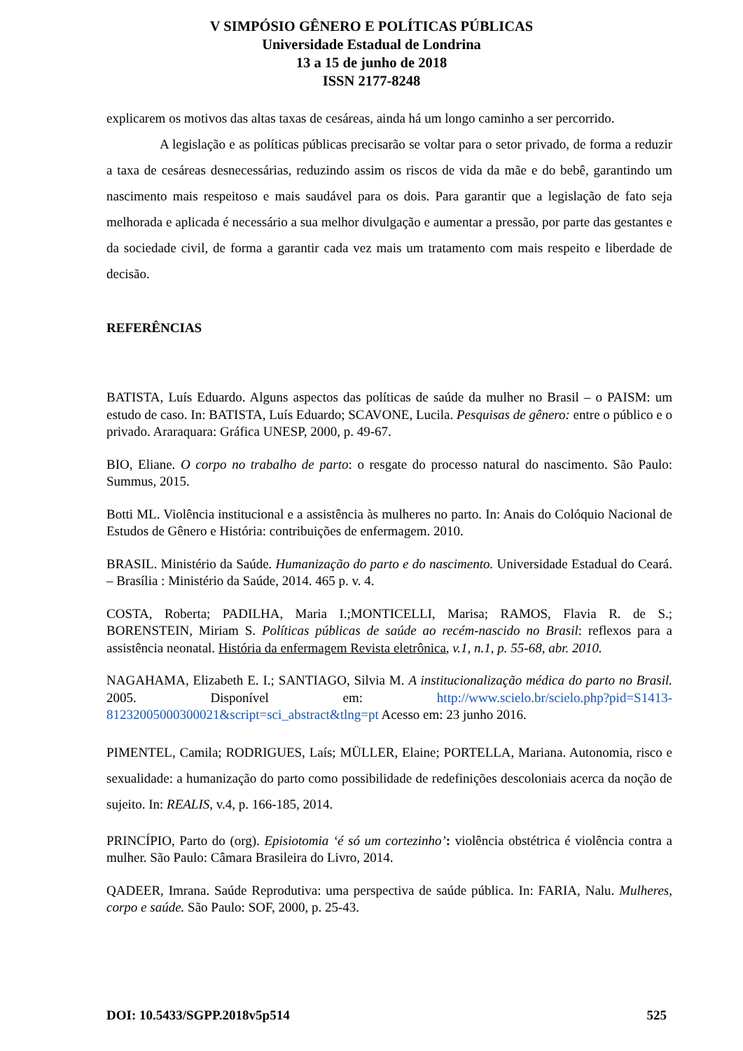V SIMPÓSIO GÊNERO E POLÍTICAS PÚBLICAS
Universidade Estadual de Londrina
13 a 15 de junho de 2018
ISSN 2177-8248
explicarem os motivos das altas taxas de cesáreas, ainda há um longo caminho a ser percorrido.
A legislação e as políticas públicas precisarão se voltar para o setor privado, de forma a reduzir a taxa de cesáreas desnecessárias, reduzindo assim os riscos de vida da mãe e do bebê, garantindo um nascimento mais respeitoso e mais saudável para os dois. Para garantir que a legislação de fato seja melhorada e aplicada é necessário a sua melhor divulgação e aumentar a pressão, por parte das gestantes e da sociedade civil, de forma a garantir cada vez mais um tratamento com mais respeito e liberdade de decisão.
REFERÊNCIAS
BATISTA, Luís Eduardo. Alguns aspectos das políticas de saúde da mulher no Brasil – o PAISM: um estudo de caso. In: BATISTA, Luís Eduardo; SCAVONE, Lucila. Pesquisas de gênero: entre o público e o privado. Araraquara: Gráfica UNESP, 2000, p. 49-67.
BIO, Eliane. O corpo no trabalho de parto: o resgate do processo natural do nascimento. São Paulo: Summus, 2015.
Botti ML. Violência institucional e a assistência às mulheres no parto. In: Anais do Colóquio Nacional de Estudos de Gênero e História: contribuições de enfermagem. 2010.
BRASIL. Ministério da Saúde. Humanização do parto e do nascimento. Universidade Estadual do Ceará. – Brasília : Ministério da Saúde, 2014. 465 p. v. 4.
COSTA, Roberta; PADILHA, Maria I.;MONTICELLI, Marisa; RAMOS, Flavia R. de S.; BORENSTEIN, Miriam S. Políticas públicas de saúde ao recém-nascido no Brasil: reflexos para a assistência neonatal. História da enfermagem Revista eletrônica, v.1, n.1, p. 55-68, abr. 2010.
NAGAHAMA, Elizabeth E. I.; SANTIAGO, Silvia M. A institucionalização médica do parto no Brasil. 2005. Disponível em: http://www.scielo.br/scielo.php?pid=S1413-81232005000300021&script=sci_abstract&tlng=pt Acesso em: 23 junho 2016.
PIMENTEL, Camila; RODRIGUES, Laís; MÜLLER, Elaine; PORTELLA, Mariana. Autonomia, risco e sexualidade: a humanização do parto como possibilidade de redefinições descoloniais acerca da noção de sujeito. In: REALIS, v.4, p. 166-185, 2014.
PRINCÍPIO, Parto do (org). Episiotomia ‘é só um cortezinho’: violência obstétrica é violência contra a mulher. São Paulo: Câmara Brasileira do Livro, 2014.
QADEER, Imrana. Saúde Reprodutiva: uma perspectiva de saúde pública. In: FARIA, Nalu. Mulheres, corpo e saúde. São Paulo: SOF, 2000, p. 25-43.
DOI: 10.5433/SGPP.2018v5p514 525